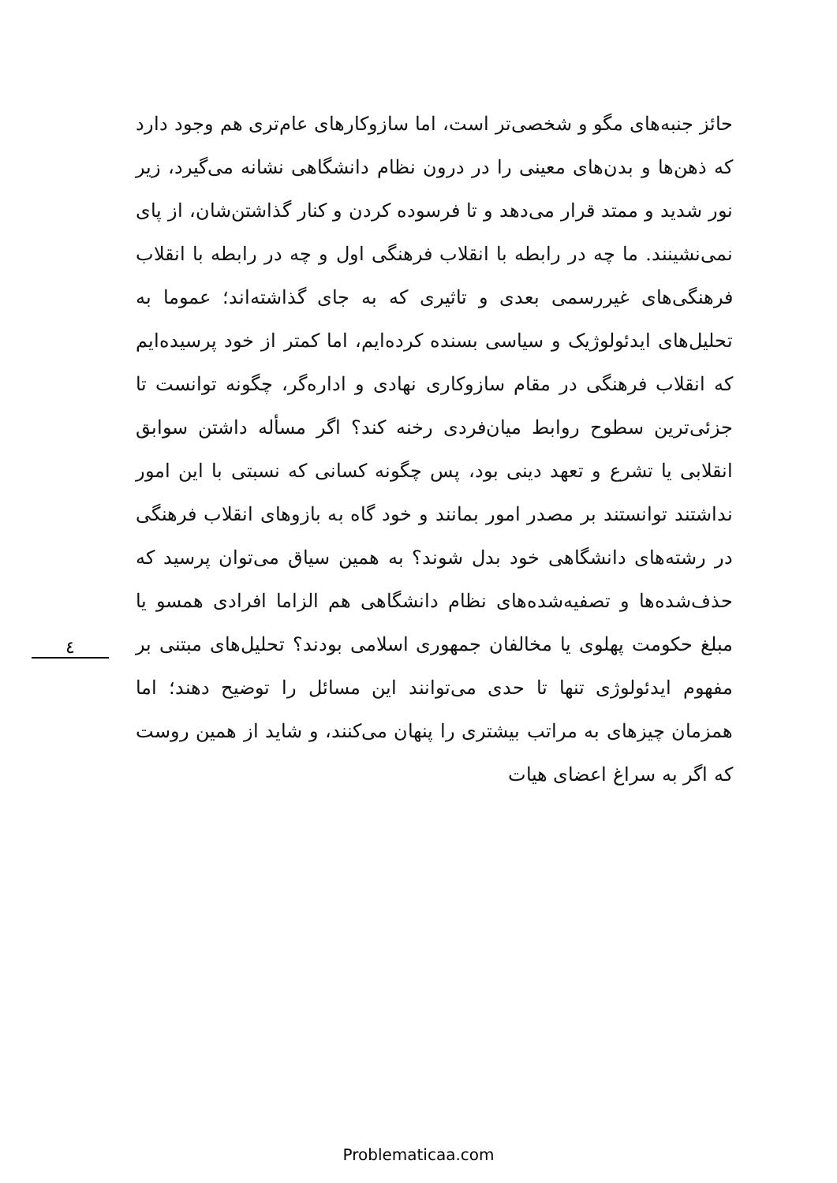٤
حائز جنبه‌های مگو و شخصی‌تر است، اما سازوکارهای عام‌تری هم وجود دارد که ذهن‌ها و بدن‌های معینی را در درون نظام دانشگاهی نشانه می‌گیرد، زیر نور شدید و ممتد قرار می‌دهد و تا فرسوده کردن و کنار گذاشتن‌شان، از پای نمی‌نشینند. ما چه در رابطه با انقلاب فرهنگی اول و چه در رابطه با انقلاب فرهنگی‌های غیررسمی بعدی و تاثیری که به جای گذاشته‌اند؛ عموما به تحلیل‌های ایدئولوژیک و سیاسی بسنده کرده‌ایم، اما کمتر از خود پرسیده‌ایم که انقلاب فرهنگی در مقام سازوکاری نهادی و اداره‌گر، چگونه توانست تا جزئی‌ترین سطوح روابط میان‌فردی رخنه کند؟ اگر مسأله داشتن سوابق انقلابی یا تشرع و تعهد دینی بود، پس چگونه کسانی که نسبتی با این امور نداشتند توانستند بر مصدر امور بمانند و خود گاه به بازوهای انقلاب فرهنگی در رشته‌های دانشگاهی خود بدل شوند؟ به همین سیاق می‌توان پرسید که حذف‌شده‌ها و تصفیه‌شده‌های نظام دانشگاهی هم الزاما افرادی همسو یا مبلغ حکومت پهلوی یا مخالفان جمهوری اسلامی بودند؟ تحلیل‌های مبتنی بر مفهوم ایدئولوژی تنها تا حدی می‌توانند این مسائل را توضیح دهند؛ اما همزمان چیزهای به مراتب بیشتری را پنهان می‌کنند، و شاید از همین روست که اگر به سراغ اعضای هیات
Problematicaa.com